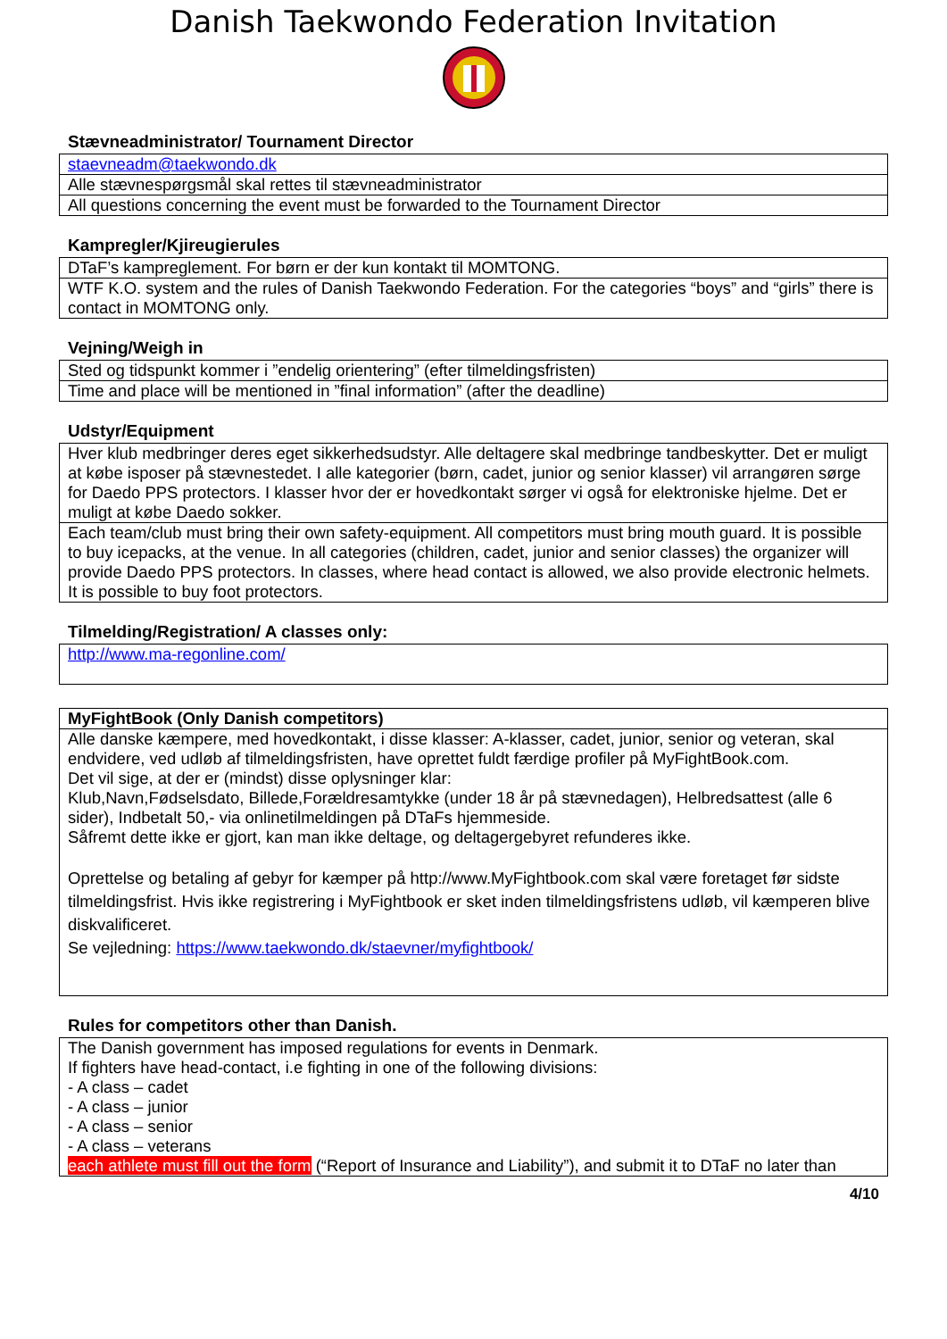Danish Taekwondo Federation Invitation
Stævneadministrator/ Tournament Director
| staevneadm@taekwondo.dk |
| Alle stævnespørgsmål skal rettes til stævneadministrator |
| All questions concerning the event must be forwarded to the Tournament Director |
Kampregler/Kjireugierules
| DTaF’s kampreglement. For børn er der kun kontakt til MOMTONG. |
| WTF K.O. system and the rules of Danish Taekwondo Federation. For the categories “boys” and “girls” there is contact in MOMTONG only. |
Vejning/Weigh in
| Sted og tidspunkt kommer i ”endelig orientering” (efter tilmeldingsfristen) |
| Time and place will be mentioned in ”final information” (after the deadline) |
Udstyr/Equipment
| Hver klub medbringer deres eget sikkerhedsudstyr. Alle deltagere skal medbringe tandbeskytter. Det er muligt at købe isposer på stævnestedet. I alle kategorier (børn, cadet, junior og senior klasser) vil arrangøren sørge for Daedo PPS protectors. I klasser hvor der er hovedkontakt sørger vi også for elektroniske hjelme. Det er muligt at købe Daedo sokker. |
| Each team/club must bring their own safety-equipment. All competitors must bring mouth guard. It is possible to buy icepacks, at the venue. In all categories (children, cadet, junior and senior classes) the organizer will provide Daedo PPS protectors. In classes, where head contact is allowed, we also provide electronic helmets. It is possible to buy foot protectors. |
Tilmelding/Registration/ A classes only:
| http://www.ma-regonline.com/ |
| MyFightBook (Only Danish competitors) |
| Alle danske kæmpere, med hovedkontakt, i disse klasser: A-klasser, cadet, junior, senior og veteran, skal endvidere, ved udløb af tilmeldingsfristen, have oprettet fuldt færdige profiler på MyFightBook.com. Det vil sige, at der er (mindst) disse oplysninger klar: Klub,Navn,Fødselsdato, Billede,Forældresamtykke (under 18 år på stævnedagen), Helbredsattest (alle 6 sider), Indbetalt 50,- via onlinetilmeldingen på DTaFs hjemmeside. Såfremt dette ikke er gjort, kan man ikke deltage, og deltagergebyret refunderes ikke. Oprettelse og betaling af gebyr for kæmper på http://www.MyFightbook.com skal være foretaget før sidste tilmeldingsfrist. Hvis ikke registrering i MyFightbook er sket inden tilmeldingsfristens udløb, vil kæmperen blive diskvalificeret. Se vejledning: https://www.taekwondo.dk/staevner/myfightbook/ |
Rules for competitors other than Danish.
| The Danish government has imposed regulations for events in Denmark. If fighters have head-contact, i.e fighting in one of the following divisions: - A class – cadet - A class – junior - A class – senior - A class – veterans each athlete must fill out the form (“Report of Insurance and Liability”), and submit it to DTaF no later than |
4/10